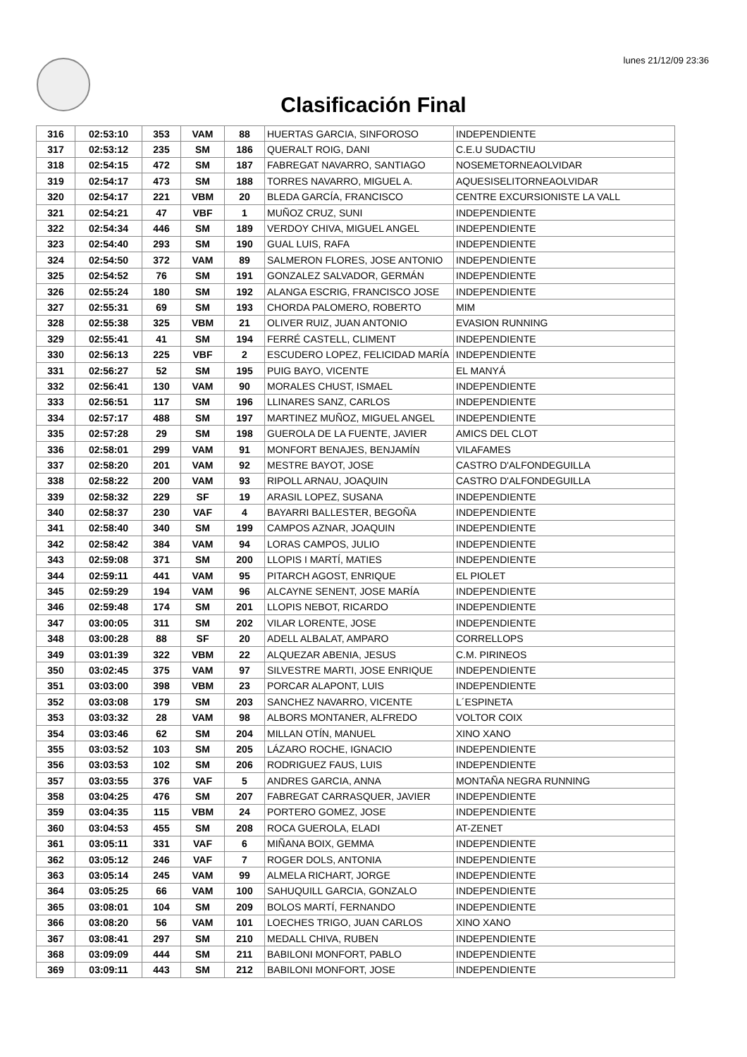lunes 21/12/09 23:36
Clasificación Final
| 316 | 02:53:10 | 353 | VAM | 88 | HUERTAS GARCIA, SINFOROSO | INDEPENDIENTE |
| 317 | 02:53:12 | 235 | SM | 186 | QUERALT ROIG, DANI | C.E.U SUDACTIU |
| 318 | 02:54:15 | 472 | SM | 187 | FABREGAT NAVARRO, SANTIAGO | NOSEMETORNEAOLVIDAR |
| 319 | 02:54:17 | 473 | SM | 188 | TORRES NAVARRO, MIGUEL A. | AQUESISELITORNEAOLVIDAR |
| 320 | 02:54:17 | 221 | VBM | 20 | BLEDA GARCÍA, FRANCISCO | CENTRE EXCURSIONISTE LA VALL |
| 321 | 02:54:21 | 47 | VBF | 1 | MUÑOZ CRUZ, SUNI | INDEPENDIENTE |
| 322 | 02:54:34 | 446 | SM | 189 | VERDOY CHIVA, MIGUEL ANGEL | INDEPENDIENTE |
| 323 | 02:54:40 | 293 | SM | 190 | GUAL LUIS, RAFA | INDEPENDIENTE |
| 324 | 02:54:50 | 372 | VAM | 89 | SALMERON FLORES, JOSE ANTONIO | INDEPENDIENTE |
| 325 | 02:54:52 | 76 | SM | 191 | GONZALEZ SALVADOR, GERMÁN | INDEPENDIENTE |
| 326 | 02:55:24 | 180 | SM | 192 | ALANGA ESCRIG, FRANCISCO JOSE | INDEPENDIENTE |
| 327 | 02:55:31 | 69 | SM | 193 | CHORDA PALOMERO, ROBERTO | MIM |
| 328 | 02:55:38 | 325 | VBM | 21 | OLIVER RUIZ, JUAN ANTONIO | EVASION RUNNING |
| 329 | 02:55:41 | 41 | SM | 194 | FERRÉ CASTELL, CLIMENT | INDEPENDIENTE |
| 330 | 02:56:13 | 225 | VBF | 2 | ESCUDERO LOPEZ, FELICIDAD MARÍA | INDEPENDIENTE |
| 331 | 02:56:27 | 52 | SM | 195 | PUIG BAYO, VICENTE | EL MANYÁ |
| 332 | 02:56:41 | 130 | VAM | 90 | MORALES CHUST, ISMAEL | INDEPENDIENTE |
| 333 | 02:56:51 | 117 | SM | 196 | LLINARES SANZ, CARLOS | INDEPENDIENTE |
| 334 | 02:57:17 | 488 | SM | 197 | MARTINEZ MUÑOZ, MIGUEL ANGEL | INDEPENDIENTE |
| 335 | 02:57:28 | 29 | SM | 198 | GUEROLA DE LA FUENTE, JAVIER | AMICS DEL CLOT |
| 336 | 02:58:01 | 299 | VAM | 91 | MONFORT BENAJES, BENJAMÍN | VILAFAMES |
| 337 | 02:58:20 | 201 | VAM | 92 | MESTRE BAYOT, JOSE | CASTRO D'ALFONDEGUILLA |
| 338 | 02:58:22 | 200 | VAM | 93 | RIPOLL ARNAU, JOAQUIN | CASTRO D'ALFONDEGUILLA |
| 339 | 02:58:32 | 229 | SF | 19 | ARASIL LOPEZ, SUSANA | INDEPENDIENTE |
| 340 | 02:58:37 | 230 | VAF | 4 | BAYARRI BALLESTER, BEGOÑA | INDEPENDIENTE |
| 341 | 02:58:40 | 340 | SM | 199 | CAMPOS AZNAR, JOAQUIN | INDEPENDIENTE |
| 342 | 02:58:42 | 384 | VAM | 94 | LORAS CAMPOS, JULIO | INDEPENDIENTE |
| 343 | 02:59:08 | 371 | SM | 200 | LLOPIS I MARTÍ, MATIES | INDEPENDIENTE |
| 344 | 02:59:11 | 441 | VAM | 95 | PITARCH AGOST, ENRIQUE | EL PIOLET |
| 345 | 02:59:29 | 194 | VAM | 96 | ALCAYNE SENENT, JOSE MARÍA | INDEPENDIENTE |
| 346 | 02:59:48 | 174 | SM | 201 | LLOPIS NEBOT, RICARDO | INDEPENDIENTE |
| 347 | 03:00:05 | 311 | SM | 202 | VILAR LORENTE, JOSE | INDEPENDIENTE |
| 348 | 03:00:28 | 88 | SF | 20 | ADELL ALBALAT, AMPARO | CORRELLOPS |
| 349 | 03:01:39 | 322 | VBM | 22 | ALQUEZAR ABENIA, JESUS | C.M. PIRINEOS |
| 350 | 03:02:45 | 375 | VAM | 97 | SILVESTRE MARTI, JOSE ENRIQUE | INDEPENDIENTE |
| 351 | 03:03:00 | 398 | VBM | 23 | PORCAR ALAPONT, LUIS | INDEPENDIENTE |
| 352 | 03:03:08 | 179 | SM | 203 | SANCHEZ NAVARRO, VICENTE | L´ESPINETA |
| 353 | 03:03:32 | 28 | VAM | 98 | ALBORS MONTANER, ALFREDO | VOLTOR COIX |
| 354 | 03:03:46 | 62 | SM | 204 | MILLAN OTÍN, MANUEL | XINO XANO |
| 355 | 03:03:52 | 103 | SM | 205 | LÁZARO ROCHE, IGNACIO | INDEPENDIENTE |
| 356 | 03:03:53 | 102 | SM | 206 | RODRIGUEZ FAUS, LUIS | INDEPENDIENTE |
| 357 | 03:03:55 | 376 | VAF | 5 | ANDRES GARCIA, ANNA | MONTAÑA NEGRA RUNNING |
| 358 | 03:04:25 | 476 | SM | 207 | FABREGAT CARRASQUER, JAVIER | INDEPENDIENTE |
| 359 | 03:04:35 | 115 | VBM | 24 | PORTERO GOMEZ, JOSE | INDEPENDIENTE |
| 360 | 03:04:53 | 455 | SM | 208 | ROCA GUEROLA, ELADI | AT-ZENET |
| 361 | 03:05:11 | 331 | VAF | 6 | MIÑANA BOIX, GEMMA | INDEPENDIENTE |
| 362 | 03:05:12 | 246 | VAF | 7 | ROGER DOLS, ANTONIA | INDEPENDIENTE |
| 363 | 03:05:14 | 245 | VAM | 99 | ALMELA RICHART, JORGE | INDEPENDIENTE |
| 364 | 03:05:25 | 66 | VAM | 100 | SAHUQUILL GARCIA, GONZALO | INDEPENDIENTE |
| 365 | 03:08:01 | 104 | SM | 209 | BOLOS MARTÍ, FERNANDO | INDEPENDIENTE |
| 366 | 03:08:20 | 56 | VAM | 101 | LOECHES TRIGO, JUAN CARLOS | XINO XANO |
| 367 | 03:08:41 | 297 | SM | 210 | MEDALL CHIVA, RUBEN | INDEPENDIENTE |
| 368 | 03:09:09 | 444 | SM | 211 | BABILONI MONFORT, PABLO | INDEPENDIENTE |
| 369 | 03:09:11 | 443 | SM | 212 | BABILONI MONFORT, JOSE | INDEPENDIENTE |